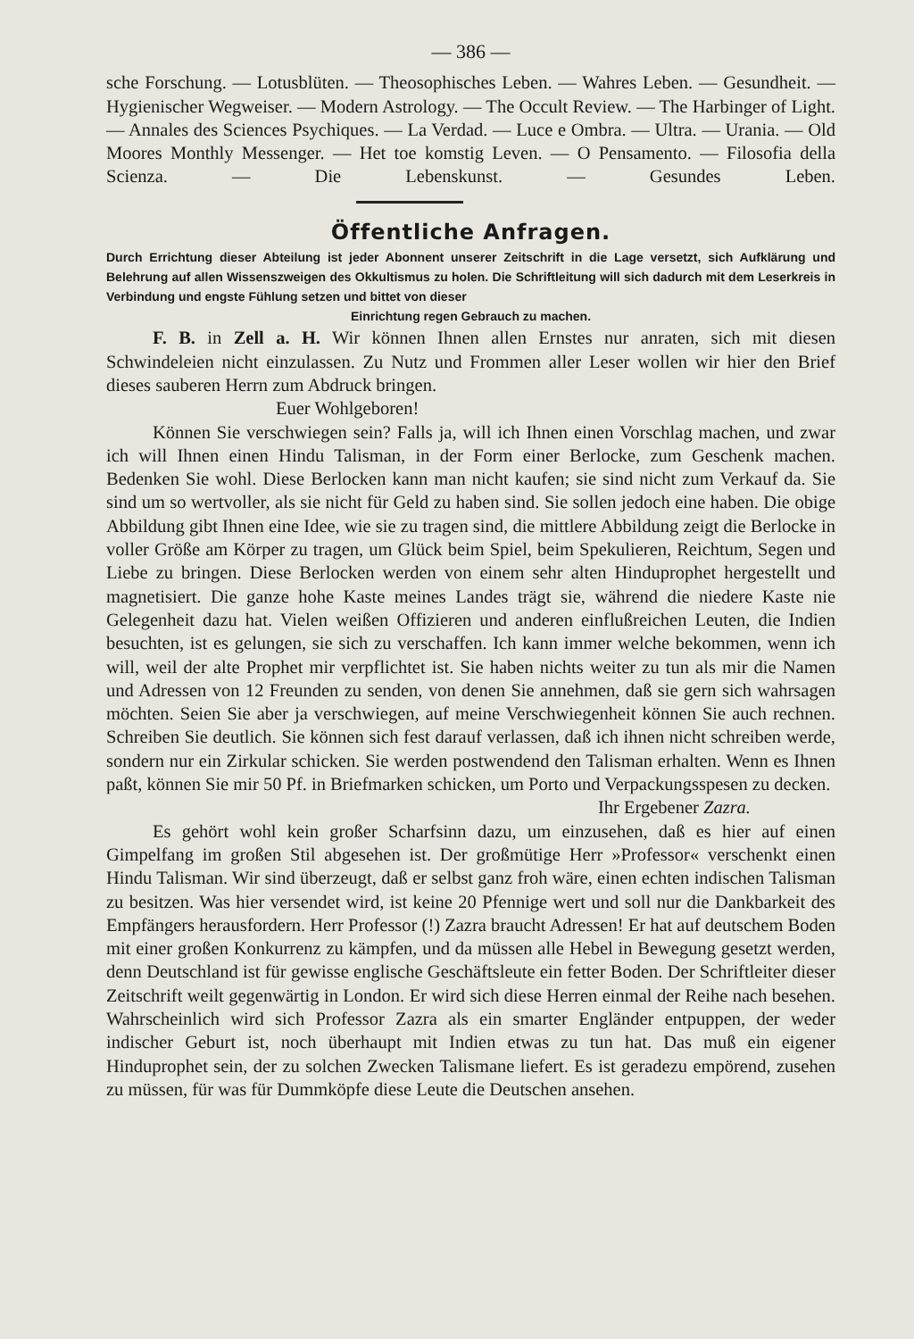— 386 —
sche Forschung. — Lotusblüten. — Theosophisches Leben. — Wahres Leben. — Gesundheit. — Hygienischer Wegweiser. — Modern Astrology. — The Occult Review. — The Harbinger of Light. — Annales des Sciences Psychiques. — La Verdad. — Luce e Ombra. — Ultra. — Urania. — Old Moores Monthly Messenger. — Het toe komstig Leven. — O Pensamento. — Filosofia della Scienza. — Die Lebenskunst. — Gesundes Leben.
Öffentliche Anfragen.
Durch Errichtung dieser Abteilung ist jeder Abonnent unserer Zeitschrift in die Lage versetzt, sich Aufklärung und Belehrung auf allen Wissenszweigen des Okkultismus zu holen. Die Schriftleitung will sich dadurch mit dem Leserkreis in Verbindung und engste Fühlung setzen und bittet von dieser
Einrichtung regen Gebrauch zu machen.
F. B. in Zell a. H. Wir können Ihnen allen Ernstes nur anraten, sich mit diesen Schwindeleien nicht einzulassen. Zu Nutz und Frommen aller Leser wollen wir hier den Brief dieses sauberen Herrn zum Abdruck bringen.
Euer Wohlgeboren!
Können Sie verschwiegen sein? Falls ja, will ich Ihnen einen Vorschlag machen, und zwar ich will Ihnen einen Hindu Talisman, in der Form einer Berlocke, zum Geschenk machen. Bedenken Sie wohl. Diese Berlocken kann man nicht kaufen; sie sind nicht zum Verkauf da. Sie sind um so wertvoller, als sie nicht für Geld zu haben sind. Sie sollen jedoch eine haben. Die obige Abbildung gibt Ihnen eine Idee, wie sie zu tragen sind, die mittlere Abbildung zeigt die Berlocke in voller Größe am Körper zu tragen, um Glück beim Spiel, beim Spekulieren, Reichtum, Segen und Liebe zu bringen. Diese Berlocken werden von einem sehr alten Hinduprophet hergestellt und magnetisiert. Die ganze hohe Kaste meines Landes trägt sie, während die niedere Kaste nie Gelegenheit dazu hat. Vielen weißen Offizieren und anderen einflußreichen Leuten, die Indien besuchten, ist es gelungen, sie sich zu verschaffen. Ich kann immer welche bekommen, wenn ich will, weil der alte Prophet mir verpflichtet ist. Sie haben nichts weiter zu tun als mir die Namen und Adressen von 12 Freunden zu senden, von denen Sie annehmen, daß sie gern sich wahrsagen möchten. Seien Sie aber ja verschwiegen, auf meine Verschwiegenheit können Sie auch rechnen. Schreiben Sie deutlich. Sie können sich fest darauf verlassen, daß ich ihnen nicht schreiben werde, sondern nur ein Zirkular schicken. Sie werden postwendend den Talisman erhalten. Wenn es Ihnen paßt, können Sie mir 50 Pf. in Briefmarken schicken, um Porto und Verpackungsspesen zu decken.
Ihr Ergebener Zazra.
Es gehört wohl kein großer Scharfsinn dazu, um einzusehen, daß es hier auf einen Gimpelfang im großen Stil abgesehen ist. Der großmütige Herr »Professor« verschenkt einen Hindu Talisman. Wir sind überzeugt, daß er selbst ganz froh wäre, einen echten indischen Talisman zu besitzen. Was hier versendet wird, ist keine 20 Pfennige wert und soll nur die Dankbarkeit des Empfängers herausfordern. Herr Professor (!) Zazra braucht Adressen! Er hat auf deutschem Boden mit einer großen Konkurrenz zu kämpfen, und da müssen alle Hebel in Bewegung gesetzt werden, denn Deutschland ist für gewisse englische Geschäftsleute ein fetter Boden. Der Schriftleiter dieser Zeitschrift weilt gegenwärtig in London. Er wird sich diese Herren einmal der Reihe nach besehen. Wahrscheinlich wird sich Professor Zazra als ein smarter Engländer entpuppen, der weder indischer Geburt ist, noch überhaupt mit Indien etwas zu tun hat. Das muß ein eigener Hinduprophet sein, der zu solchen Zwecken Talismane liefert. Es ist geradezu empörend, zusehen zu müssen, für was für Dummköpfe diese Leute die Deutschen ansehen.